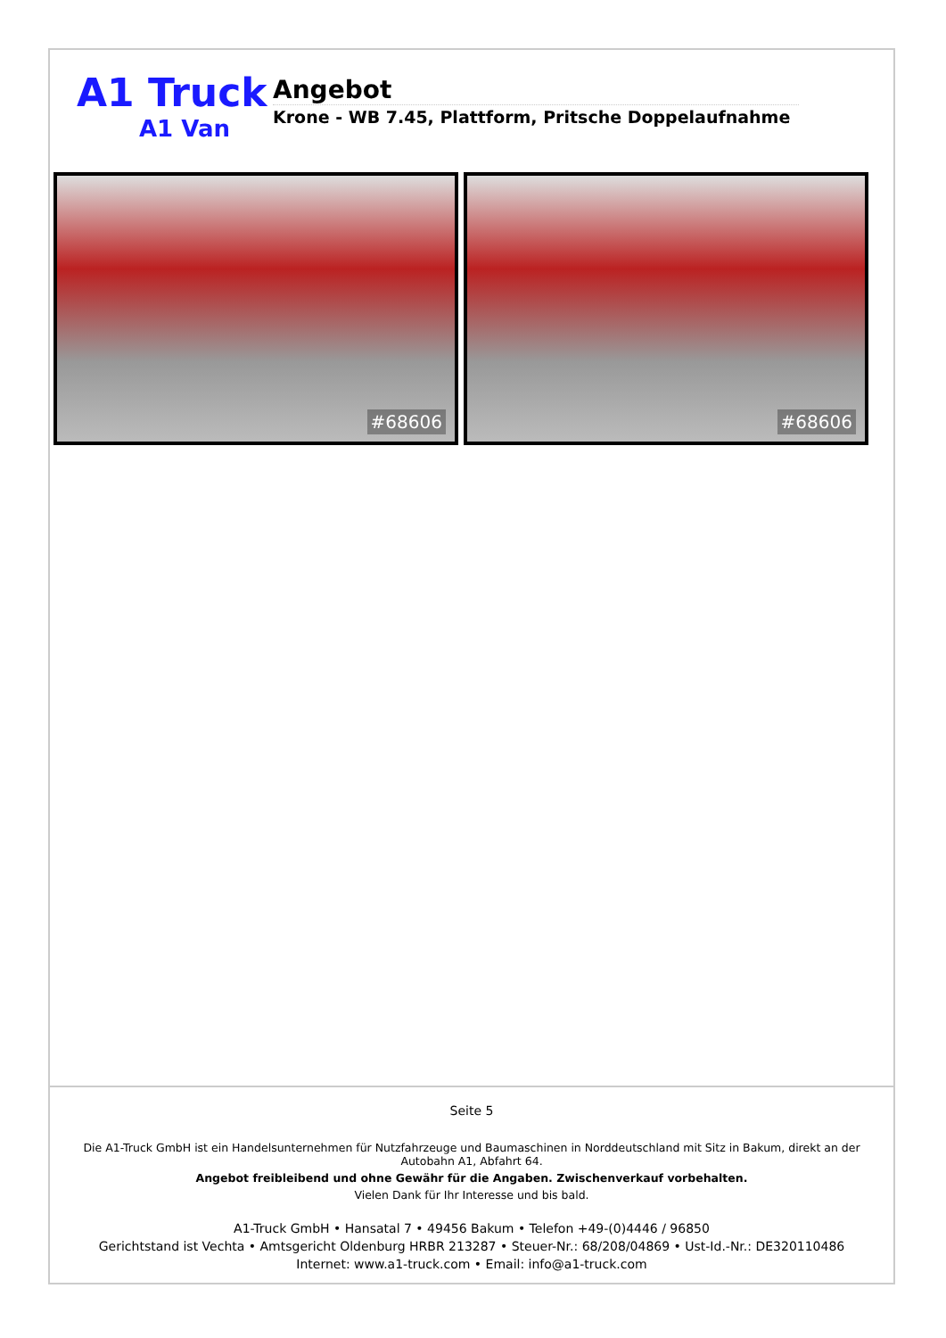A1 Truck
A1 Van
Angebot
Krone - WB 7.45, Plattform, Pritsche Doppelaufnahme
#68606
#68606
Seite 5
Die A1-Truck GmbH ist ein Handelsunternehmen für Nutzfahrzeuge und Baumaschinen in Norddeutschland mit Sitz in Bakum, direkt an der Autobahn A1, Abfahrt 64.
Angebot freibleibend und ohne Gewähr für die Angaben. Zwischenverkauf vorbehalten.
Vielen Dank für Ihr Interesse und bis bald.
A1-Truck GmbH • Hansatal 7 • 49456 Bakum • Telefon +49-(0)4446 / 96850
Gerichtstand ist Vechta • Amtsgericht Oldenburg HRBR 213287 • Steuer-Nr.: 68/208/04869 • Ust-Id.-Nr.: DE320110486
Internet: www.a1-truck.com • Email: info@a1-truck.com